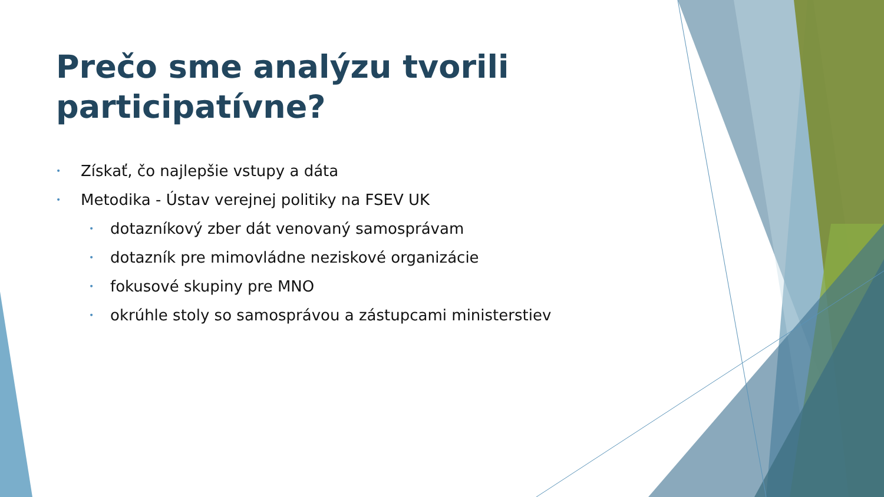Prečo sme analýzu tvorili participatívne?
• Získať, čo najlepšie vstupy a dáta
• Metodika - Ústav verejnej politiky na FSEV UK
• dotazníkový zber dát venovaný samosprávam
• dotazník pre mimovládne neziskové organizácie
• fokusové skupiny pre MNO
• okrúhle stoly so samosprávou a zástupcami ministerstiev